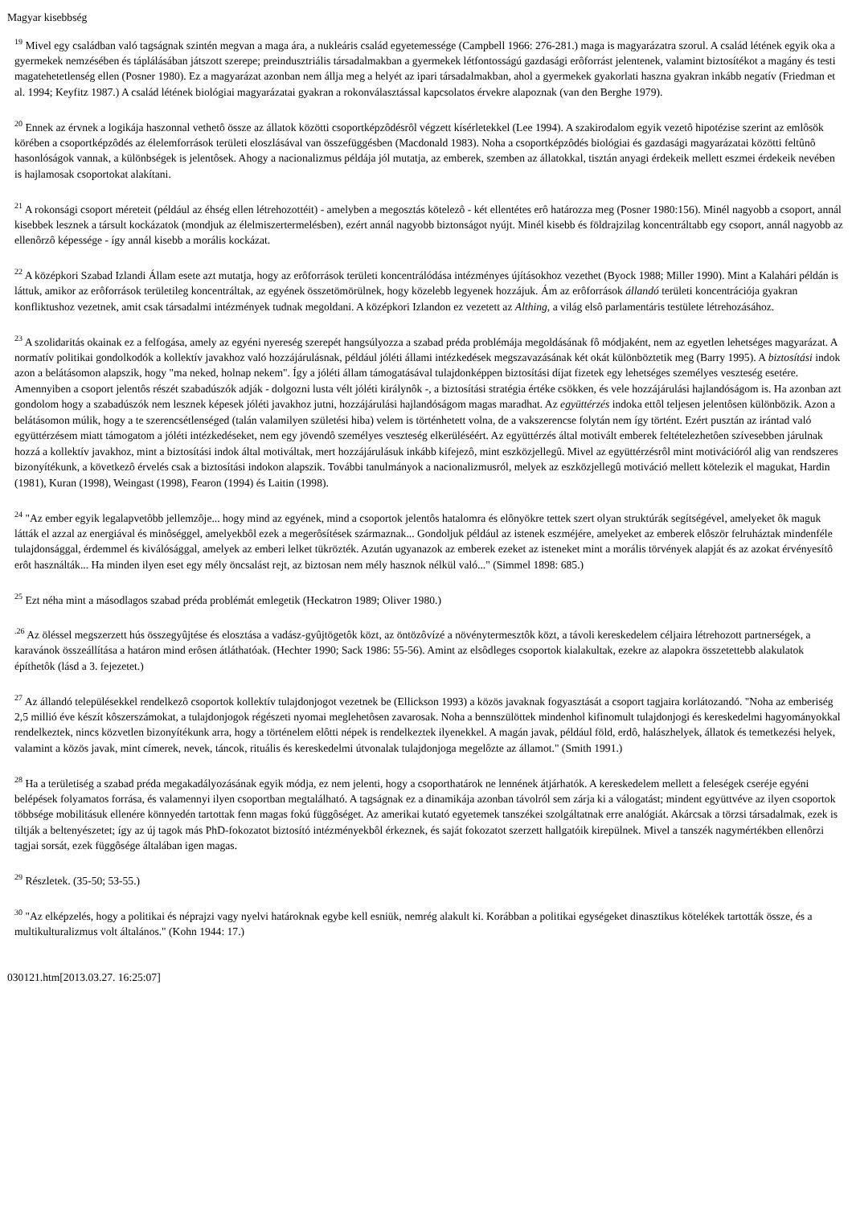Magyar kisebbség
<sup>19</sup> Mivel egy családban való tagságnak szintén megvan a maga ára, a nukleáris család egyetemessége (Campbell 1966: 276-281.) maga is magyarázatra szorul. A család létének egyik oka a gyermekek nemzésében és táplálásában játszott szerepe; preindusztriális társadalmakban a gyermekek létfontosságú gazdasági erôforrást jelentenek, valamint biztosítékot a magány és testi magatehetetlenség ellen (Posner 1980). Ez a magyarázat azonban nem állja meg a helyét az ipari társadalmakban, ahol a gyermekek gyakorlati haszna gyakran inkább negatív (Friedman et al. 1994; Keyfitz 1987.) A család létének biológiai magyarázatai gyakran a rokonválasztással kapcsolatos érvekre alapoznak (van den Berghe 1979).
<sup>20</sup> Ennek az érvnek a logikája haszonnal vethetô össze az állatok közötti csoportképzôdésrôl végzett kísérletekkel (Lee 1994). A szakirodalom egyik vezetô hipotézise szerint az emlôsök körében a csoportképzôdés az élelemforrások területi eloszlásával van összefüggésben (Macdonald 1983). Noha a csoportképzôdés biológiai és gazdasági magyarázatai közötti feltûnô hasonlóságok vannak, a különbségek is jelentôsek. Ahogy a nacionalizmus példája jól mutatja, az emberek, szemben az állatokkal, tisztán anyagi érdekeik mellett eszmei érdekeik nevében is hajlamosak csoportokat alakítani.
<sup>21</sup> A rokonsági csoport méreteit (például az éhség ellen létrehozottéit) - amelyben a megosztás kötelezô - két ellentétes erô határozza meg (Posner 1980:156). Minél nagyobb a csoport, annál kisebbek lesznek a társult kockázatok (mondjuk az élelmiszertermelésben), ezért annál nagyobb biztonságot nyújt. Minél kisebb és földrajzilag koncentráltabb egy csoport, annál nagyobb az ellenôrzô képessége - így annál kisebb a morális kockázat.
<sup>22</sup> A középkori Szabad Izlandi Állam esete azt mutatja, hogy az erôforrások területi koncentrálódása intézményes újításokhoz vezethet (Byock 1988; Miller 1990). Mint a Kalahári példán is láttuk, amikor az erôforrások területileg koncentráltak, az egyének összetömörülnek, hogy közelebb legyenek hozzájuk. Ám az erôforrások állandó területi koncentrációja gyakran konfliktushoz vezetnek, amit csak társadalmi intézmények tudnak megoldani. A középkori Izlandon ez vezetett az Althing, a világ elsô parlamentáris testülete létrehozásához.
<sup>23</sup> A szolidaritás okainak ez a felfogása, amely az egyéni nyereség szerepét hangsúlyozza a szabad préda problémája megoldásának fô módjaként, nem az egyetlen lehetséges magyarázat. A normatív politikai gondolkodók a kollektív javakhoz való hozzájárulásnak, például jóléti állami intézkedések megszavazásának két okát különböztetik meg (Barry 1995). A biztosítási indok azon a belátásomon alapszik, hogy "ma neked, holnap nekem". Így a jóléti állam támogatásával tulajdonképpen biztosítási díjat fizetek egy lehetséges személyes veszteség esetére. Amennyiben a csoport jelentôs részét szabadúszók adják - dolgozni lusta vélt jóléti királynôk -, a biztosítási stratégia értéke csökken, és vele hozzájárulási hajlandóságom is. Ha azonban azt gondolom hogy a szabadúszók nem lesznek képesek jóléti javakhoz jutni, hozzájárulási hajlandóságom magas maradhat. Az együttérzés indoka ettôl teljesen jelentôsen különbözik. Azon a belátásomon múlik, hogy a te szerencsétlenséged (talán valamilyen születési hiba) velem is történhetett volna, de a vakszerencse folytán nem így történt. Ezért pusztán az irántad való együttérzésem miatt támogatom a jóléti intézkedéseket, nem egy jövendô személyes veszteség elkerüléséért. Az együttérzés által motivált emberek feltételezhetôen szívesebben járulnak hozzá a kollektív javakhoz, mint a biztosítási indok által motiváltak, mert hozzájárulásuk inkább kifejezô, mint eszközjellegû. Mivel az együttérzésrôl mint motivációról alig van rendszeres bizonyítékunk, a következô érvelés csak a biztosítási indokon alapszik. További tanulmányok a nacionalizmusról, melyek az eszközjellegû motiváció mellett kötelezik el magukat, Hardin (1981), Kuran (1998), Weingast (1998), Fearon (1994) és Laitin (1998).
<sup>24</sup> "Az ember egyik legalapvetôbb jellemzôje... hogy mind az egyének, mind a csoportok jelentôs hatalomra és elônyökre tettek szert olyan struktúrák segítségével, amelyeket ôk maguk látták el azzal az energiával és minôséggel, amelyekbôl ezek a megerôsítések származnak... Gondoljuk például az istenek eszméjére, amelyeket az emberek elôször felruháztak mindenféle tulajdonsággal, érdemmel és kiválósággal, amelyek az emberi lelket tükrözték. Azután ugyanazok az emberek ezeket az isteneket mint a morális törvények alapját és az azokat érvényesítô erôt használták... Ha minden ilyen eset egy mély öncsalást rejt, az biztosan nem mély hasznok nélkül való..." (Simmel 1898: 685.)
<sup>25</sup> Ezt néha mint a másodlagos szabad préda problémát emlegetik (Heckatron 1989; Oliver 1980.)
<sup>.26</sup> Az öléssel megszerzett hús összegyûjtése és elosztása a vadász-gyûjtögetôk közt, az öntözôvízé a növénytermesztôk közt, a távoli kereskedelem céljaira létrehozott partnerségek, a karavánok összeállítása a határon mind erôsen átláthatóak. (Hechter 1990; Sack 1986: 55-56). Amint az elsôdleges csoportok kialakultak, ezekre az alapokra összetettebb alakulatok építhetôk (lásd a 3. fejezetet.)
<sup>27</sup> Az állandó településekkel rendelkezô csoportok kollektív tulajdonjogot vezetnek be (Ellickson 1993) a közös javaknak fogyasztását a csoport tagjaira korlátozandó. "Noha az emberiség 2,5 millió éve készít kôszerszámokat, a tulajdonjogok régészeti nyomai meglehetôsen zavarosak. Noha a bennszülöttek mindenhol kifinomult tulajdonjogi és kereskedelmi hagyományokkal rendelkeztek, nincs közvetlen bizonyítékunk arra, hogy a történelem elôtti népek is rendelkeztek ilyenekkel. A magán javak, például föld, erdô, halászhelyek, állatok és temetkezési helyek, valamint a közös javak, mint címerek, nevek, táncok, rituális és kereskedelmi útvonalak tulajdonjoga megelôzte az államot." (Smith 1991.)
<sup>28</sup> Ha a területiség a szabad préda megakadályozásának egyik módja, ez nem jelenti, hogy a csoporthatárok ne lennének átjárhatók. A kereskedelem mellett a feleségek cseréje egyéni belépések folyamatos forrása, és valamennyi ilyen csoportban megtalálható. A tagságnak ez a dinamikája azonban távolról sem zárja ki a válogatást; mindent együttvéve az ilyen csoportok többsége mobilitásuk ellenére könnyedén tartottak fenn magas fokú függôséget. Az amerikai kutató egyetemek tanszékei szolgáltatnak erre analógiát. Akárcsak a törzsi társadalmak, ezek is tiltják a beltenyészetet; így az új tagok más PhD-fokozatot biztosító intézményekbôl érkeznek, és saját fokozatot szerzett hallgatóik kirepülnek. Mivel a tanszék nagymértékben ellenôrzi tagjai sorsát, ezek függôsége általában igen magas.
<sup>29</sup> Részletek. (35-50; 53-55.)
<sup>30</sup> "Az elképzelés, hogy a politikai és néprajzi vagy nyelvi határoknak egybe kell esniük, nemrég alakult ki. Korábban a politikai egységeket dinasztikus kötelékek tartották össze, és a multikulturalizmus volt általános." (Kohn 1944: 17.)
030121.htm[2013.03.27. 16:25:07]